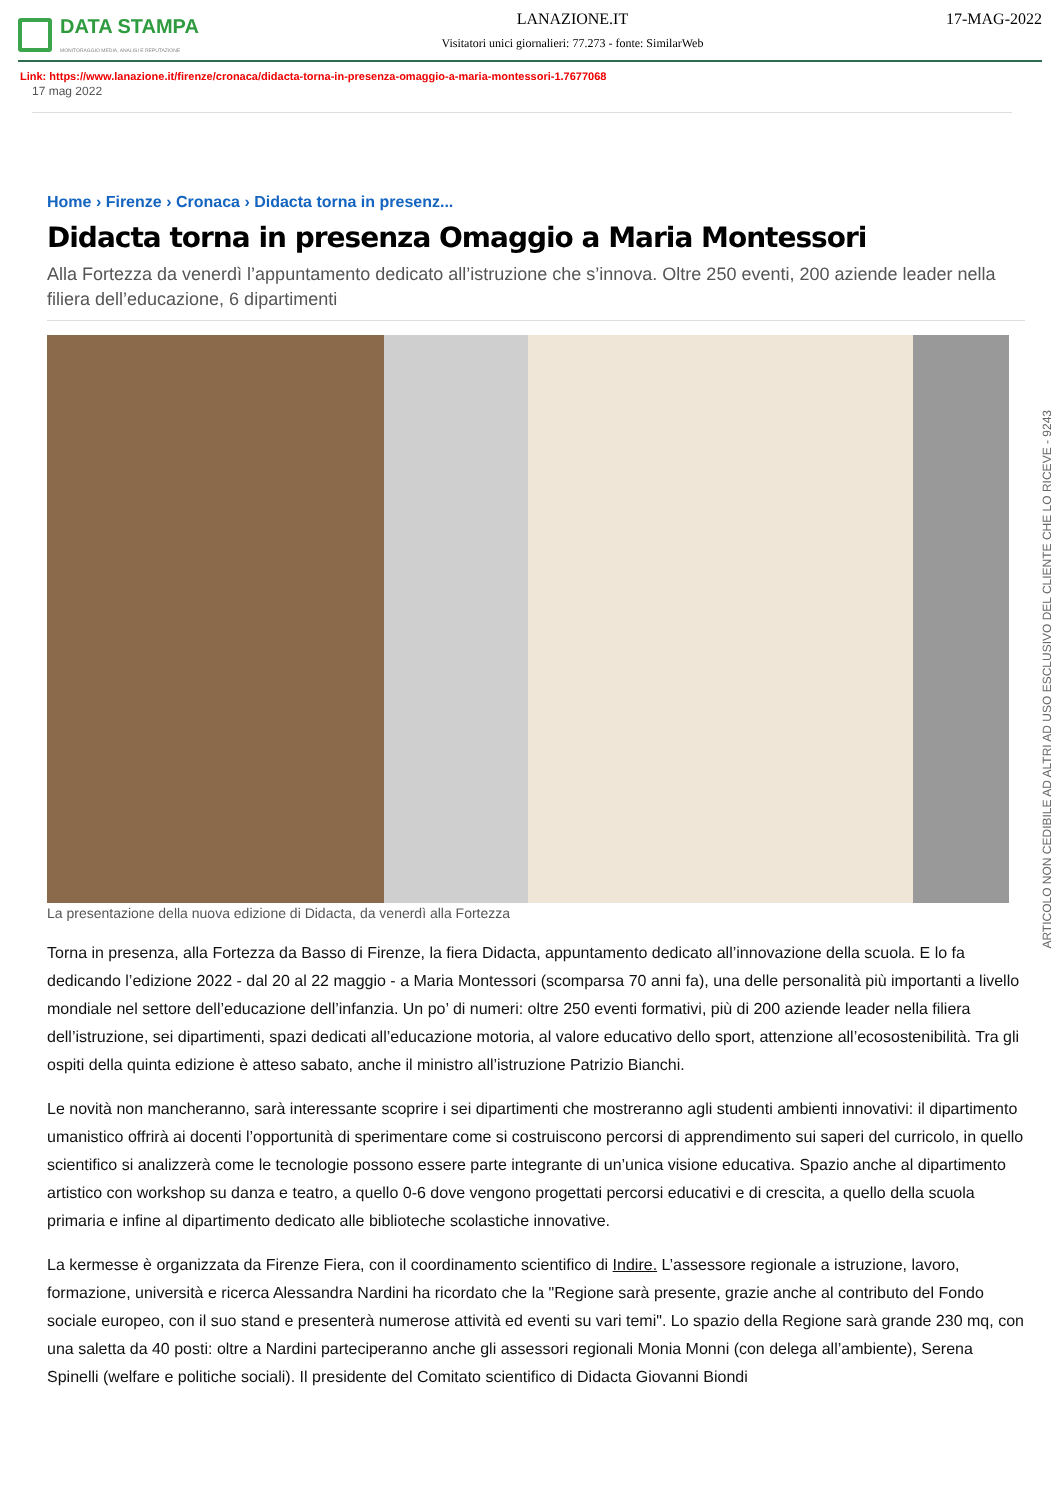DATA STAMPA
MONITORAGGIO MEDIA, ANALISI E REPUTAZIONE
LANAZIONE.IT
Visitatori unici giornalieri: 77.273 - fonte: SimilarWeb
17-MAG-2022
Link: https://www.lanazione.it/firenze/cronaca/didacta-torna-in-presenza-omaggio-a-maria-montessori-1.7677068
17 mag 2022
Home › Firenze › Cronaca › Didacta torna in presenz...
Didacta torna in presenza Omaggio a Maria Montessori
Alla Fortezza da venerdì l’appuntamento dedicato all’istruzione che s’innova. Oltre 250 eventi, 200 aziende leader nella filiera dell’educazione, 6 dipartimenti
La presentazione della nuova edizione di Didacta, da venerdì alla Fortezza
Torna in presenza, alla Fortezza da Basso di Firenze, la fiera Didacta, appuntamento dedicato all’innovazione della scuola. E lo fa dedicando l’edizione 2022 - dal 20 al 22 maggio - a Maria Montessori (scomparsa 70 anni fa), una delle personalità più importanti a livello mondiale nel settore dell’educazione dell’infanzia. Un po’ di numeri: oltre 250 eventi formativi, più di 200 aziende leader nella filiera dell’istruzione, sei dipartimenti, spazi dedicati all’educazione motoria, al valore educativo dello sport, attenzione all’ecosostenibilità. Tra gli ospiti della quinta edizione è atteso sabato, anche il ministro all’istruzione Patrizio Bianchi.
Le novità non mancheranno, sarà interessante scoprire i sei dipartimenti che mostreranno agli studenti ambienti innovativi: il dipartimento umanistico offrirà ai docenti l’opportunità di sperimentare come si costruiscono percorsi di apprendimento sui saperi del curricolo, in quello scientifico si analizzerà come le tecnologie possono essere parte integrante di un’unica visione educativa. Spazio anche al dipartimento artistico con workshop su danza e teatro, a quello 0-6 dove vengono progettati percorsi educativi e di crescita, a quello della scuola primaria e infine al dipartimento dedicato alle biblioteche scolastiche innovative.
La kermesse è organizzata da Firenze Fiera, con il coordinamento scientifico di Indire. L’assessore regionale a istruzione, lavoro, formazione, università e ricerca Alessandra Nardini ha ricordato che la "Regione sarà presente, grazie anche al contributo del Fondo sociale europeo, con il suo stand e presenterà numerose attività ed eventi su vari temi". Lo spazio della Regione sarà grande 230 mq, con una saletta da 40 posti: oltre a Nardini parteciperanno anche gli assessori regionali Monia Monni (con delega all’ambiente), Serena Spinelli (welfare e politiche sociali). Il presidente del Comitato scientifico di Didacta Giovanni Biondi
ARTICOLO NON CEDIBILE AD ALTRI AD USO ESCLUSIVO DEL CLIENTE CHE LO RICEVE - 9243